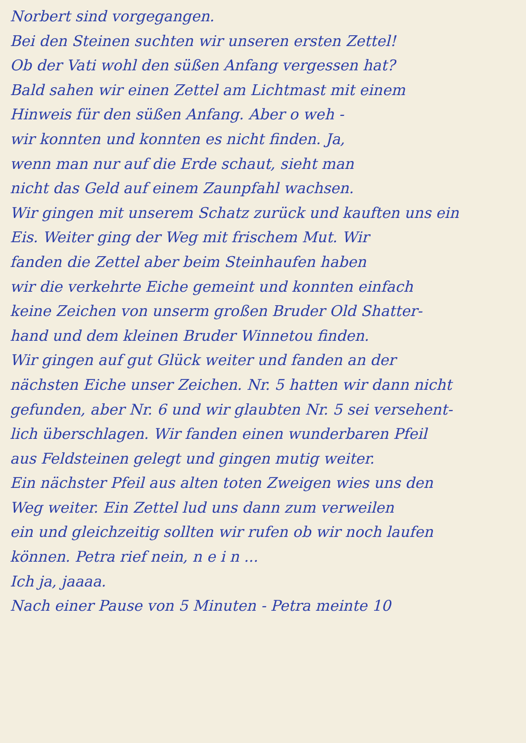Norbert sind vorgegangen.
Bei den Steinen suchten wir unseren ersten Zettel!
Ob der Vati wohl den süßen Anfang vergessen hat?
Bald sahen wir einen Zettel am Lichtmast mit einem
Hinweis für den süßen Anfang. Aber o weh -
wir konnten und konnten es nicht finden. Ja,
wenn man nur auf die Erde schaut, sieht man
nicht das Geld auf einem Zaunpfahl wachsen.
Wir gingen mit unserem Schatz zurück und kauften uns ein
Eis. Weiter ging der Weg mit frischem Mut. Wir
fanden die Zettel aber beim Steinhaufen haben
wir die verkehrte Eiche gemeint und konnten einfach
keine Zeichen von unserm großen Bruder Old Shatter-
hand und dem kleinen Bruder Winnetou finden.
Wir gingen auf gut Glück weiter und fanden an der
nächsten Eiche unser Zeichen. Nr. 5 hatten wir dann nicht
gefunden, aber Nr. 6 und wir glaubten Nr. 5 sei versehent-
lich überschlagen. Wir fanden einen wunderbaren Pfeil
aus Feldsteinen gelegt und gingen mutig weiter.
Ein nächster Pfeil aus alten toten Zweigen wies uns den
Weg weiter. Ein Zettel lud uns dann zum verweilen
ein und gleichzeitig sollten wir rufen ob wir noch laufen
können. Petra rief nein, n e i n ...
Ich ja, jaaaa.
Nach einer Pause von 5 Minuten - Petra meinte 10